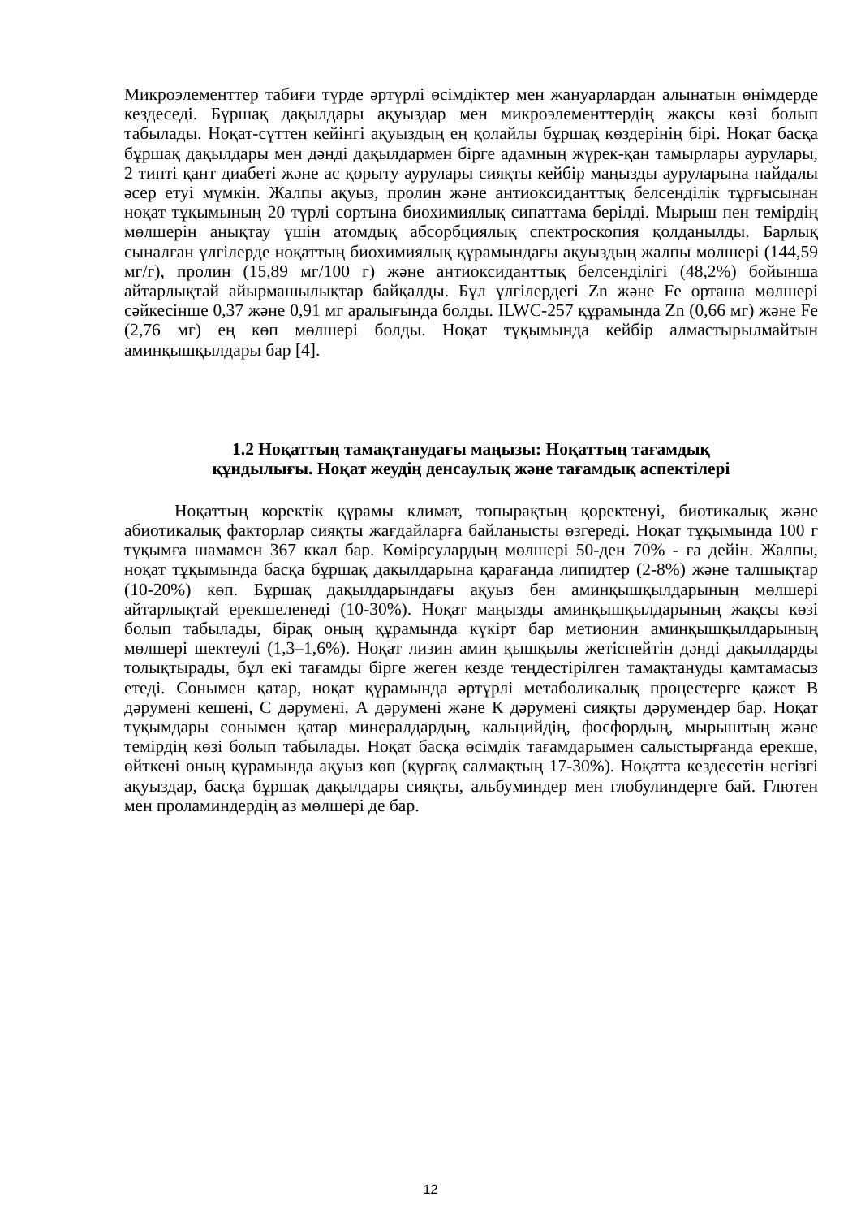Микроэлементтер табиғи түрде әртүрлі өсімдіктер мен жануарлардан алынатын өнімдерде кездеседі. Бұршақ дақылдары ақуыздар мен микроэлементтердің жақсы көзі болып табылады. Ноқат-сүттен кейінгі ақуыздың ең қолайлы бұршақ көздерінің бірі. Ноқат басқа бұршақ дақылдары мен дәнді дақылдармен бірге адамның жүрек-қан тамырлары аурулары, 2 типті қант диабеті және ас қорыту аурулары сияқты кейбір маңызды ауруларына пайдалы әсер етуі мүмкін. Жалпы ақуыз, пролин және антиоксиданттық белсенділік тұрғысынан ноқат тұқымының 20 түрлі сортына биохимиялық сипаттама берілді. Мырыш пен темірдің мөлшерін анықтау үшін атомдық абсорбциялық спектроскопия қолданылды. Барлық сыналған үлгілерде ноқаттың биохимиялық құрамындағы ақуыздың жалпы мөлшері (144,59 мг/г), пролин (15,89 мг/100 г) және антиоксиданттық белсенділігі (48,2%) бойынша айтарлықтай айырмашылықтар байқалды. Бұл үлгілердегі Zn және Fe орташа мөлшері сәйкесінше 0,37 және 0,91 мг аралығында болды. ILWC-257 құрамында Zn (0,66 мг) және Fe (2,76 мг) ең көп мөлшері болды. Ноқат тұқымында кейбір алмастырылмайтын аминқышқылдары бар [4].
1.2 Ноқаттың тамақтанудағы маңызы: Ноқаттың тағамдық
құндылығы. Ноқат жеудің денсаулық және тағамдық аспектілері
Ноқаттың коректік құрамы климат, топырақтың қоректенуі, биотикалық және абиотикалық факторлар сияқты жағдайларға байланысты өзгереді. Ноқат тұқымында 100 г тұқымға шамамен 367 ккал бар. Көмірсулардың мөлшері 50-ден 70% - ға дейін. Жалпы, ноқат тұқымында басқа бұршақ дақылдарына қарағанда липидтер (2-8%) және талшықтар (10-20%) көп. Бұршақ дақылдарындағы ақуыз бен аминқышқылдарының мөлшері айтарлықтай ерекшеленеді (10-30%). Ноқат маңызды аминқышқылдарының жақсы көзі болып табылады, бірақ оның құрамында күкірт бар метионин аминқышқылдарының мөлшері шектеулі (1,3–1,6%). Ноқат лизин амин қышқылы жетіспейтін дәнді дақылдарды толықтырады, бұл екі тағамды бірге жеген кезде теңдестірілген тамақтануды қамтамасыз етеді. Сонымен қатар, ноқат құрамында әртүрлі метаболикалық процестерге қажет В дәрумені кешені, С дәрумені, А дәрумені және К дәрумені сияқты дәрумендер бар. Ноқат тұқымдары сонымен қатар минералдардың, кальцийдің, фосфордың, мырыштың және темірдің көзі болып табылады. Ноқат басқа өсімдік тағамдарымен салыстырғанда ерекше, өйткені оның құрамында ақуыз көп (құрғақ салмақтың 17-30%). Ноқатта кездесетін негізгі ақуыздар, басқа бұршақ дақылдары сияқты, альбуминдер мен глобулиндерге бай. Глютен мен проламиндердің аз мөлшері де бар.
12